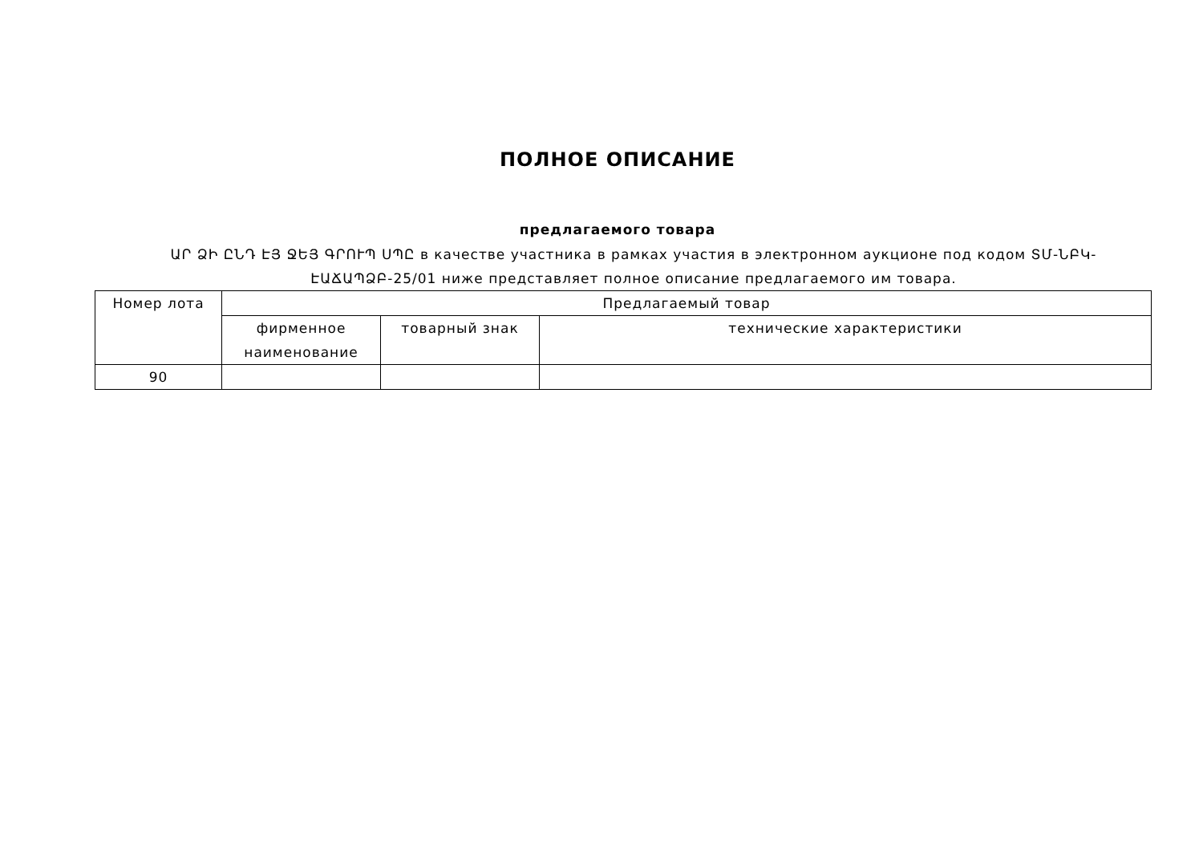ПОЛНОЕ ОПИСАНИЕ
предлагаемого товара
ԱՐ ՁԻ ԸՆԴ ԷՅ ՋԵՅ ԳՐՈՒՊ ՍՊԸ в качестве участника в рамках участия в электронном аукционе под кодом ՏՄ-ՆԲԿ-ԷԱՃԱՊՁԲ-25/01 ниже представляет полное описание предлагаемого им товара.
| Номер лота | Предлагаемый товар | | |
| --- | --- | --- | --- |
| | фирменное наименование | товарный знак | технические характеристики |
| 90 | | | |